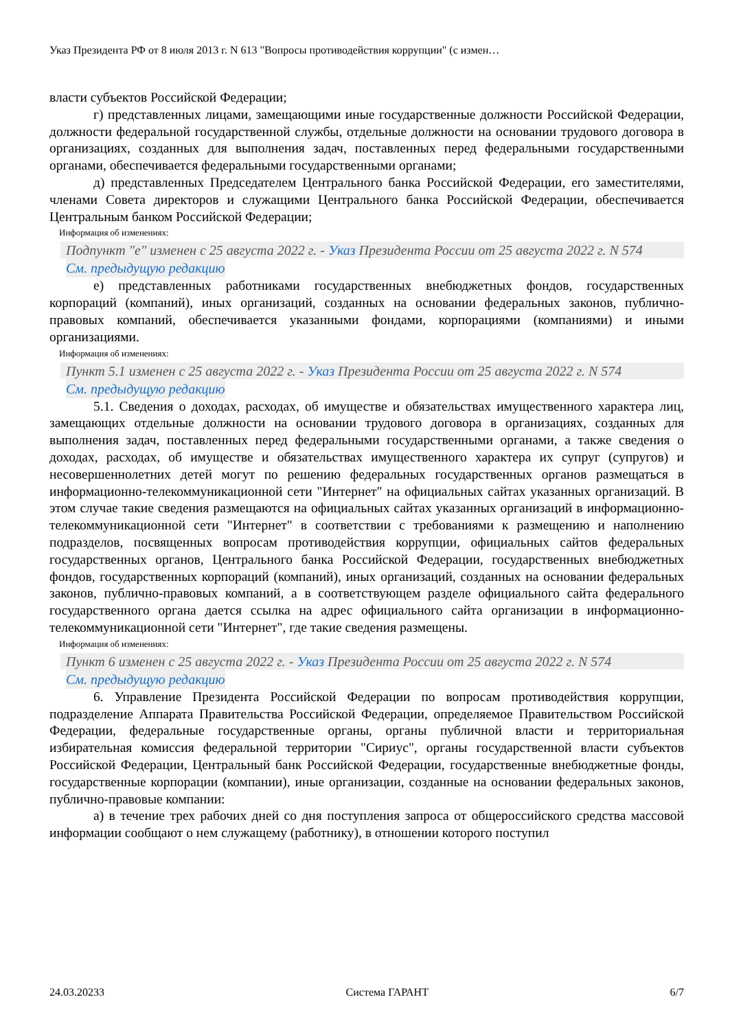Указ Президента РФ от 8 июля 2013 г. N 613 "Вопросы противодействия коррупции" (с измен…
власти субъектов Российской Федерации;
г) представленных лицами, замещающими иные государственные должности Российской Федерации, должности федеральной государственной службы, отдельные должности на основании трудового договора в организациях, созданных для выполнения задач, поставленных перед федеральными государственными органами, обеспечивается федеральными государственными органами;
д) представленных Председателем Центрального банка Российской Федерации, его заместителями, членами Совета директоров и служащими Центрального банка Российской Федерации, обеспечивается Центральным банком Российской Федерации;
Информация об изменениях:
Подпункт "е" изменен с 25 августа 2022 г. - Указ Президента России от 25 августа 2022 г. N 574
См. предыдущую редакцию
е) представленных работниками государственных внебюджетных фондов, государственных корпораций (компаний), иных организаций, созданных на основании федеральных законов, публично-правовых компаний, обеспечивается указанными фондами, корпорациями (компаниями) и иными организациями.
Информация об изменениях:
Пункт 5.1 изменен с 25 августа 2022 г. - Указ Президента России от 25 августа 2022 г. N 574
См. предыдущую редакцию
5.1. Сведения о доходах, расходах, об имуществе и обязательствах имущественного характера лиц, замещающих отдельные должности на основании трудового договора в организациях, созданных для выполнения задач, поставленных перед федеральными государственными органами, а также сведения о доходах, расходах, об имуществе и обязательствах имущественного характера их супруг (супругов) и несовершеннолетних детей могут по решению федеральных государственных органов размещаться в информационно-телекоммуникационной сети "Интернет" на официальных сайтах указанных организаций. В этом случае такие сведения размещаются на официальных сайтах указанных организаций в информационно-телекоммуникационной сети "Интернет" в соответствии с требованиями к размещению и наполнению подразделов, посвященных вопросам противодействия коррупции, официальных сайтов федеральных государственных органов, Центрального банка Российской Федерации, государственных внебюджетных фондов, государственных корпораций (компаний), иных организаций, созданных на основании федеральных законов, публично-правовых компаний, а в соответствующем разделе официального сайта федерального государственного органа дается ссылка на адрес официального сайта организации в информационно-телекоммуникационной сети "Интернет", где такие сведения размещены.
Информация об изменениях:
Пункт 6 изменен с 25 августа 2022 г. - Указ Президента России от 25 августа 2022 г. N 574
См. предыдущую редакцию
6. Управление Президента Российской Федерации по вопросам противодействия коррупции, подразделение Аппарата Правительства Российской Федерации, определяемое Правительством Российской Федерации, федеральные государственные органы, органы публичной власти и территориальная избирательная комиссия федеральной территории "Сириус", органы государственной власти субъектов Российской Федерации, Центральный банк Российской Федерации, государственные внебюджетные фонды, государственные корпорации (компании), иные организации, созданные на основании федеральных законов, публично-правовые компании:
а) в течение трех рабочих дней со дня поступления запроса от общероссийского средства массовой информации сообщают о нем служащему (работнику), в отношении которого поступил
24.03.20233 Система ГАРАНТ 6/7